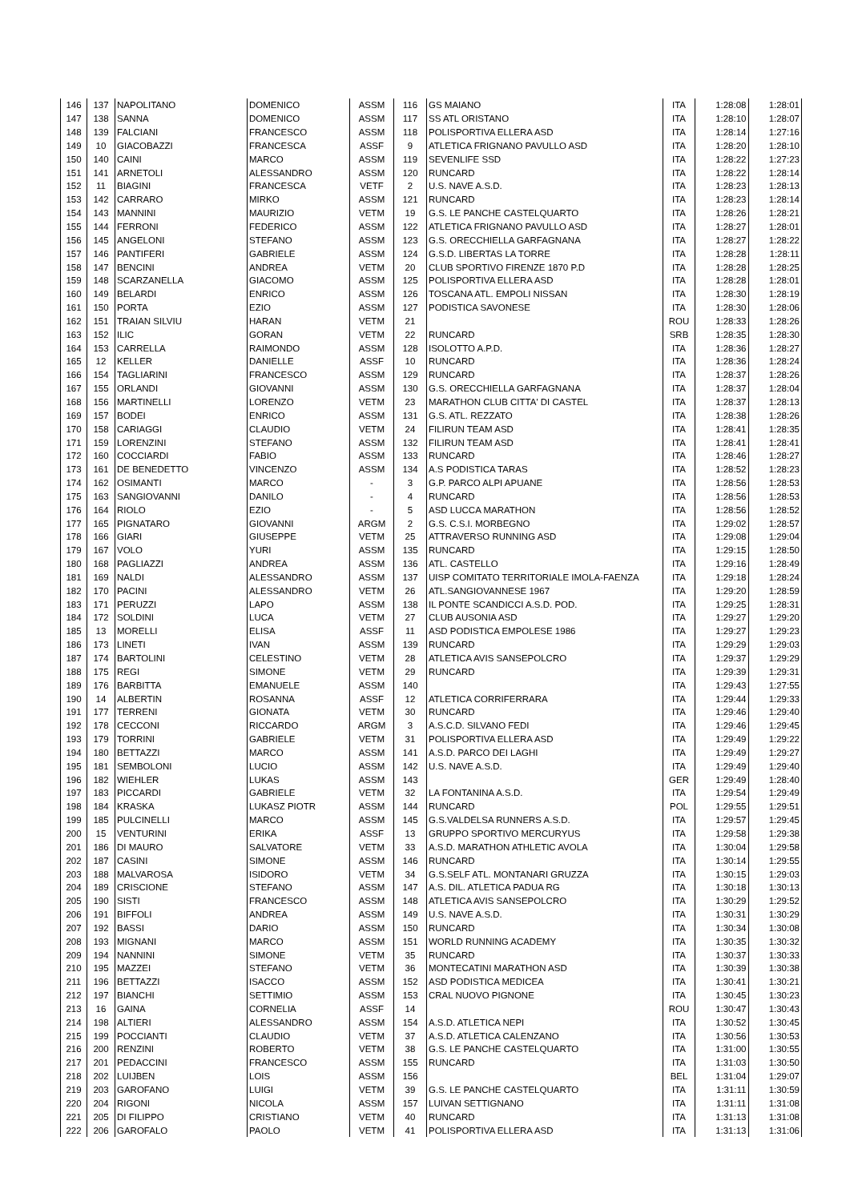| 146 | 137 | NAPOLITANO | DOMENICO | ASSM | 116 | GS MAIANO | ITA | 1:28:08 | 1:28:01 |
| 147 | 138 | SANNA | DOMENICO | ASSM | 117 | SS ATL ORISTANO | ITA | 1:28:10 | 1:28:07 |
| 148 | 139 | FALCIANI | FRANCESCO | ASSM | 118 | POLISPORTIVA ELLERA ASD | ITA | 1:28:14 | 1:27:16 |
| 149 | 10 | GIACOBAZZI | FRANCESCA | ASSF | 9 | ATLETICA FRIGNANO PAVULLO ASD | ITA | 1:28:20 | 1:28:10 |
| 150 | 140 | CAINI | MARCO | ASSM | 119 | SEVENLIFE SSD | ITA | 1:28:22 | 1:27:23 |
| 151 | 141 | ARNETOLI | ALESSANDRO | ASSM | 120 | RUNCARD | ITA | 1:28:22 | 1:28:14 |
| 152 | 11 | BIAGINI | FRANCESCA | VETF | 2 | U.S. NAVE A.S.D. | ITA | 1:28:23 | 1:28:13 |
| 153 | 142 | CARRARO | MIRKO | ASSM | 121 | RUNCARD | ITA | 1:28:23 | 1:28:14 |
| 154 | 143 | MANNINI | MAURIZIO | VETM | 19 | G.S. LE PANCHE CASTELQUARTO | ITA | 1:28:26 | 1:28:21 |
| 155 | 144 | FERRONI | FEDERICO | ASSM | 122 | ATLETICA FRIGNANO PAVULLO ASD | ITA | 1:28:27 | 1:28:01 |
| 156 | 145 | ANGELONI | STEFANO | ASSM | 123 | G.S. ORECCHIELLA GARFAGNANA | ITA | 1:28:27 | 1:28:22 |
| 157 | 146 | PANTIFERI | GABRIELE | ASSM | 124 | G.S.D. LIBERTAS LA TORRE | ITA | 1:28:28 | 1:28:11 |
| 158 | 147 | BENCINI | ANDREA | VETM | 20 | CLUB SPORTIVO FIRENZE 1870 P.D | ITA | 1:28:28 | 1:28:25 |
| 159 | 148 | SCARZANELLA | GIACOMO | ASSM | 125 | POLISPORTIVA ELLERA ASD | ITA | 1:28:28 | 1:28:01 |
| 160 | 149 | BELARDI | ENRICO | ASSM | 126 | TOSCANA ATL. EMPOLI NISSAN | ITA | 1:28:30 | 1:28:19 |
| 161 | 150 | PORTA | EZIO | ASSM | 127 | PODISTICA SAVONESE | ITA | 1:28:30 | 1:28:06 |
| 162 | 151 | TRAIAN SILVIU | HARAN | VETM | 21 | | ROU | 1:28:33 | 1:28:26 |
| 163 | 152 | ILIC | GORAN | VETM | 22 | RUNCARD | SRB | 1:28:35 | 1:28:30 |
| 164 | 153 | CARRELLA | RAIMONDO | ASSM | 128 | ISOLOTTO A.P.D. | ITA | 1:28:36 | 1:28:27 |
| 165 | 12 | KELLER | DANIELLE | ASSF | 10 | RUNCARD | ITA | 1:28:36 | 1:28:24 |
| 166 | 154 | TAGLIARINI | FRANCESCO | ASSM | 129 | RUNCARD | ITA | 1:28:37 | 1:28:26 |
| 167 | 155 | ORLANDI | GIOVANNI | ASSM | 130 | G.S. ORECCHIELLA GARFAGNANA | ITA | 1:28:37 | 1:28:04 |
| 168 | 156 | MARTINELLI | LORENZO | VETM | 23 | MARATHON CLUB CITTA' DI CASTEL | ITA | 1:28:37 | 1:28:13 |
| 169 | 157 | BODEI | ENRICO | ASSM | 131 | G.S. ATL. REZZATO | ITA | 1:28:38 | 1:28:26 |
| 170 | 158 | CARIAGGI | CLAUDIO | VETM | 24 | FILIRUN TEAM ASD | ITA | 1:28:41 | 1:28:35 |
| 171 | 159 | LORENZINI | STEFANO | ASSM | 132 | FILIRUN TEAM ASD | ITA | 1:28:41 | 1:28:41 |
| 172 | 160 | COCCIARDI | FABIO | ASSM | 133 | RUNCARD | ITA | 1:28:46 | 1:28:27 |
| 173 | 161 | DE BENEDETTO | VINCENZO | ASSM | 134 | A.S PODISTICA TARAS | ITA | 1:28:52 | 1:28:23 |
| 174 | 162 | OSIMANTI | MARCO | - | 3 | G.P. PARCO ALPI APUANE | ITA | 1:28:56 | 1:28:53 |
| 175 | 163 | SANGIOVANNI | DANILO | - | 4 | RUNCARD | ITA | 1:28:56 | 1:28:53 |
| 176 | 164 | RIOLO | EZIO | - | 5 | ASD LUCCA MARATHON | ITA | 1:28:56 | 1:28:52 |
| 177 | 165 | PIGNATARO | GIOVANNI | ARGM | 2 | G.S. C.S.I. MORBEGNO | ITA | 1:29:02 | 1:28:57 |
| 178 | 166 | GIARI | GIUSEPPE | VETM | 25 | ATTRAVERSO RUNNING ASD | ITA | 1:29:08 | 1:29:04 |
| 179 | 167 | VOLO | YURI | ASSM | 135 | RUNCARD | ITA | 1:29:15 | 1:28:50 |
| 180 | 168 | PAGLIAZZI | ANDREA | ASSM | 136 | ATL. CASTELLO | ITA | 1:29:16 | 1:28:49 |
| 181 | 169 | NALDI | ALESSANDRO | ASSM | 137 | UISP COMITATO TERRITORIALE IMOLA-FAENZA | ITA | 1:29:18 | 1:28:24 |
| 182 | 170 | PACINI | ALESSANDRO | VETM | 26 | ATL.SANGIOVANNESE 1967 | ITA | 1:29:20 | 1:28:59 |
| 183 | 171 | PERUZZI | LAPO | ASSM | 138 | IL PONTE SCANDICCI A.S.D. POD. | ITA | 1:29:25 | 1:28:31 |
| 184 | 172 | SOLDINI | LUCA | VETM | 27 | CLUB AUSONIA ASD | ITA | 1:29:27 | 1:29:20 |
| 185 | 13 | MORELLI | ELISA | ASSF | 11 | ASD PODISTICA EMPOLESE 1986 | ITA | 1:29:27 | 1:29:23 |
| 186 | 173 | LINETI | IVAN | ASSM | 139 | RUNCARD | ITA | 1:29:29 | 1:29:03 |
| 187 | 174 | BARTOLINI | CELESTINO | VETM | 28 | ATLETICA AVIS SANSEPOLCRO | ITA | 1:29:37 | 1:29:29 |
| 188 | 175 | REGI | SIMONE | VETM | 29 | RUNCARD | ITA | 1:29:39 | 1:29:31 |
| 189 | 176 | BARBITTA | EMANUELE | ASSM | 140 | | ITA | 1:29:43 | 1:27:55 |
| 190 | 14 | ALBERTIN | ROSANNA | ASSF | 12 | ATLETICA CORRIFERRARA | ITA | 1:29:44 | 1:29:33 |
| 191 | 177 | TERRENI | GIONATA | VETM | 30 | RUNCARD | ITA | 1:29:46 | 1:29:40 |
| 192 | 178 | CECCONI | RICCARDO | ARGM | 3 | A.S.C.D. SILVANO FEDI | ITA | 1:29:46 | 1:29:45 |
| 193 | 179 | TORRINI | GABRIELE | VETM | 31 | POLISPORTIVA ELLERA ASD | ITA | 1:29:49 | 1:29:22 |
| 194 | 180 | BETTAZZI | MARCO | ASSM | 141 | A.S.D. PARCO DEI LAGHI | ITA | 1:29:49 | 1:29:27 |
| 195 | 181 | SEMBOLONI | LUCIO | ASSM | 142 | U.S. NAVE A.S.D. | ITA | 1:29:49 | 1:29:40 |
| 196 | 182 | WIEHLER | LUKAS | ASSM | 143 | | GER | 1:29:49 | 1:28:40 |
| 197 | 183 | PICCARDI | GABRIELE | VETM | 32 | LA FONTANINA A.S.D. | ITA | 1:29:54 | 1:29:49 |
| 198 | 184 | KRASKA | LUKASZ PIOTR | ASSM | 144 | RUNCARD | POL | 1:29:55 | 1:29:51 |
| 199 | 185 | PULCINELLI | MARCO | ASSM | 145 | G.S.VALDELSA RUNNERS A.S.D. | ITA | 1:29:57 | 1:29:45 |
| 200 | 15 | VENTURINI | ERIKA | ASSF | 13 | GRUPPO SPORTIVO MERCURYUS | ITA | 1:29:58 | 1:29:38 |
| 201 | 186 | DI MAURO | SALVATORE | VETM | 33 | A.S.D. MARATHON ATHLETIC AVOLA | ITA | 1:30:04 | 1:29:58 |
| 202 | 187 | CASINI | SIMONE | ASSM | 146 | RUNCARD | ITA | 1:30:14 | 1:29:55 |
| 203 | 188 | MALVAROSA | ISIDORO | VETM | 34 | G.S.SELF ATL. MONTANARI GRUZZA | ITA | 1:30:15 | 1:29:03 |
| 204 | 189 | CRISCIONE | STEFANO | ASSM | 147 | A.S. DIL. ATLETICA PADUA RG | ITA | 1:30:18 | 1:30:13 |
| 205 | 190 | SISTI | FRANCESCO | ASSM | 148 | ATLETICA AVIS SANSEPOLCRO | ITA | 1:30:29 | 1:29:52 |
| 206 | 191 | BIFFOLI | ANDREA | ASSM | 149 | U.S. NAVE A.S.D. | ITA | 1:30:31 | 1:30:29 |
| 207 | 192 | BASSI | DARIO | ASSM | 150 | RUNCARD | ITA | 1:30:34 | 1:30:08 |
| 208 | 193 | MIGNANI | MARCO | ASSM | 151 | WORLD RUNNING ACADEMY | ITA | 1:30:35 | 1:30:32 |
| 209 | 194 | NANNINI | SIMONE | VETM | 35 | RUNCARD | ITA | 1:30:37 | 1:30:33 |
| 210 | 195 | MAZZEI | STEFANO | VETM | 36 | MONTECATINI MARATHON ASD | ITA | 1:30:39 | 1:30:38 |
| 211 | 196 | BETTAZZI | ISACCO | ASSM | 152 | ASD PODISTICA MEDICEA | ITA | 1:30:41 | 1:30:21 |
| 212 | 197 | BIANCHI | SETTIMIO | ASSM | 153 | CRAL NUOVO PIGNONE | ITA | 1:30:45 | 1:30:23 |
| 213 | 16 | GAINA | CORNELIA | ASSF | 14 | | ROU | 1:30:47 | 1:30:43 |
| 214 | 198 | ALTIERI | ALESSANDRO | ASSM | 154 | A.S.D. ATLETICA NEPI | ITA | 1:30:52 | 1:30:45 |
| 215 | 199 | POCCIANTI | CLAUDIO | VETM | 37 | A.S.D. ATLETICA CALENZANO | ITA | 1:30:56 | 1:30:53 |
| 216 | 200 | RENZINI | ROBERTO | VETM | 38 | G.S. LE PANCHE CASTELQUARTO | ITA | 1:31:00 | 1:30:55 |
| 217 | 201 | PEDACCINI | FRANCESCO | ASSM | 155 | RUNCARD | ITA | 1:31:03 | 1:30:50 |
| 218 | 202 | LUIJBEN | LOIS | ASSM | 156 | | BEL | 1:31:04 | 1:29:07 |
| 219 | 203 | GAROFANO | LUIGI | VETM | 39 | G.S. LE PANCHE CASTELQUARTO | ITA | 1:31:11 | 1:30:59 |
| 220 | 204 | RIGONI | NICOLA | ASSM | 157 | LUIVAN SETTIGNANO | ITA | 1:31:11 | 1:31:08 |
| 221 | 205 | DI FILIPPO | CRISTIANO | VETM | 40 | RUNCARD | ITA | 1:31:13 | 1:31:08 |
| 222 | 206 | GAROFALO | PAOLO | VETM | 41 | POLISPORTIVA ELLERA ASD | ITA | 1:31:13 | 1:31:06 |